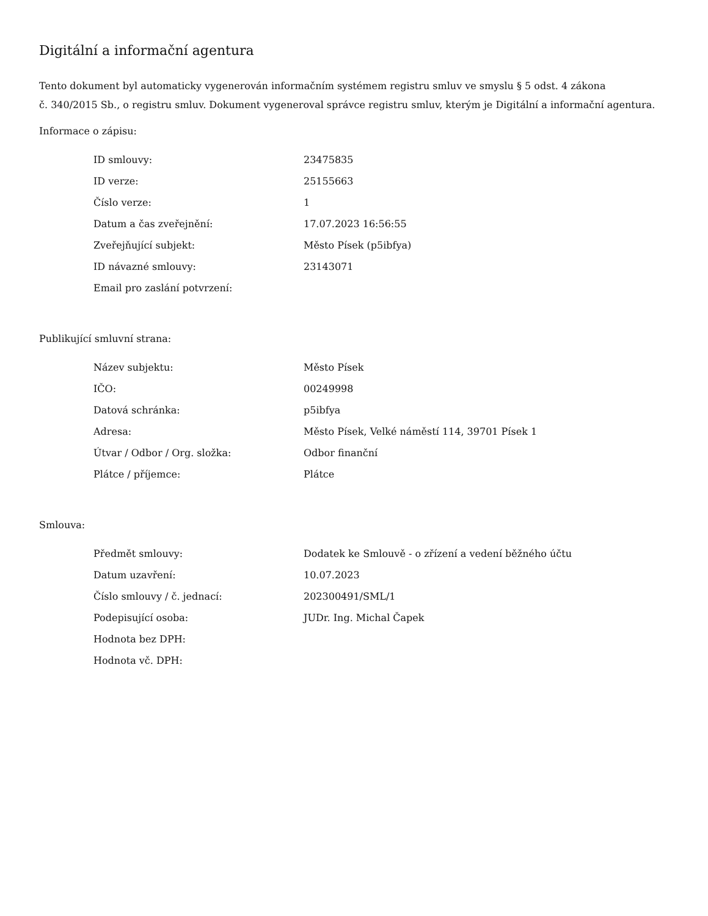Digitální a informační agentura
Tento dokument byl automaticky vygenerován informačním systémem registru smluv ve smyslu § 5 odst. 4 zákona
č. 340/2015 Sb., o registru smluv. Dokument vygeneroval správce registru smluv, kterým je Digitální a informační agentura.
Informace o zápisu:
| ID smlouvy: | 23475835 |
| ID verze: | 25155663 |
| Číslo verze: | 1 |
| Datum a čas zveřejnění: | 17.07.2023 16:56:55 |
| Zveřejňující subjekt: | Město Písek (p5ibfya) |
| ID návazné smlouvy: | 23143071 |
| Email pro zaslání potvrzení: | |
Publikující smluvní strana:
| Název subjektu: | Město Písek |
| IČO: | 00249998 |
| Datová schránka: | p5ibfya |
| Adresa: | Město Písek, Velké náměstí 114, 39701 Písek 1 |
| Útvar / Odbor / Org. složka: | Odbor finanční |
| Plátce / příjemce: | Plátce |
Smlouva:
| Předmět smlouvy: | Dodatek ke Smlouvě - o zřízení a vedení běžného účtu |
| Datum uzavření: | 10.07.2023 |
| Číslo smlouvy / č. jednací: | 202300491/SML/1 |
| Podepisující osoba: | JUDr. Ing. Michal Čapek |
| Hodnota bez DPH: | |
| Hodnota vč. DPH: | |